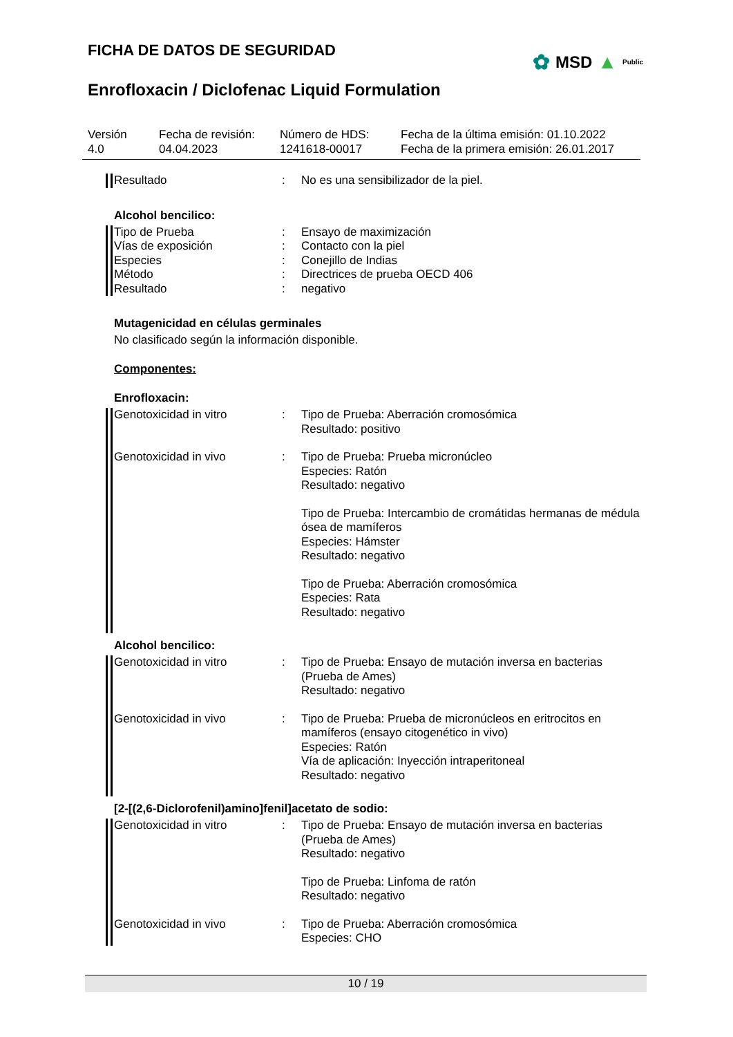✿ MSD ▲ Public
FICHA DE DATOS DE SEGURIDAD
Enrofloxacin / Diclofenac Liquid Formulation
Versión
4.0
Fecha de revisión:
04.04.2023
Número de HDS:
1241618-00017
Fecha de la última emisión: 01.10.2022
Fecha de la primera emisión: 26.01.2017
Resultado : No es una sensibilizador de la piel.
Alcohol bencilico:
Tipo de Prueba
Vías de exposición
Especies
Método
Resultado
:
:
:
:
:
Ensayo de maximización
Contacto con la piel
Conejillo de Indias
Directrices de prueba OECD 406
negativo
Mutagenicidad en células germinales
No clasificado según la información disponible.
Componentes:
Enrofloxacin:
Genotoxicidad in vitro : Tipo de Prueba: Aberración cromosómica
Resultado: positivo
Genotoxicidad in vivo : Tipo de Prueba: Prueba micronúcleo
Especies: Ratón
Resultado: negativo
Tipo de Prueba: Intercambio de cromátidas hermanas de médula ósea de mamíferos
Especies: Hámster
Resultado: negativo
Tipo de Prueba: Aberración cromosómica
Especies: Rata
Resultado: negativo
Alcohol bencilico:
Genotoxicidad in vitro : Tipo de Prueba: Ensayo de mutación inversa en bacterias (Prueba de Ames)
Resultado: negativo
Genotoxicidad in vivo : Tipo de Prueba: Prueba de micronúcleos en eritrocitos en mamíferos (ensayo citogenético in vivo)
Especies: Ratón
Vía de aplicación: Inyección intraperitoneal
Resultado: negativo
[2-[(2,6-Diclorofenil)amino]fenil]acetato de sodio:
Genotoxicidad in vitro : Tipo de Prueba: Ensayo de mutación inversa en bacterias (Prueba de Ames)
Resultado: negativo
Tipo de Prueba: Linfoma de ratón
Resultado: negativo
Genotoxicidad in vivo : Tipo de Prueba: Aberración cromosómica
Especies: CHO
10 / 19